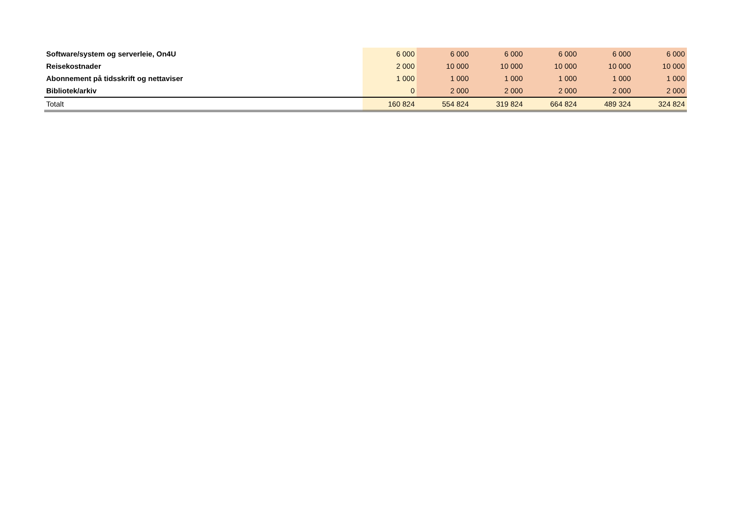| Software/system og serverleie, On4U | 6 000 | 6 000 | 6 000 | 6 000 | 6 000 | 6 000 |
| Reisekostnader | 2 000 | 10 000 | 10 000 | 10 000 | 10 000 | 10 000 |
| Abonnement på tidsskrift og nettaviser | 1 000 | 1 000 | 1 000 | 1 000 | 1 000 | 1 000 |
| Bibliotek/arkiv | 0 | 2 000 | 2 000 | 2 000 | 2 000 | 2 000 |
| Totalt | 160 824 | 554 824 | 319 824 | 664 824 | 489 324 | 324 824 |